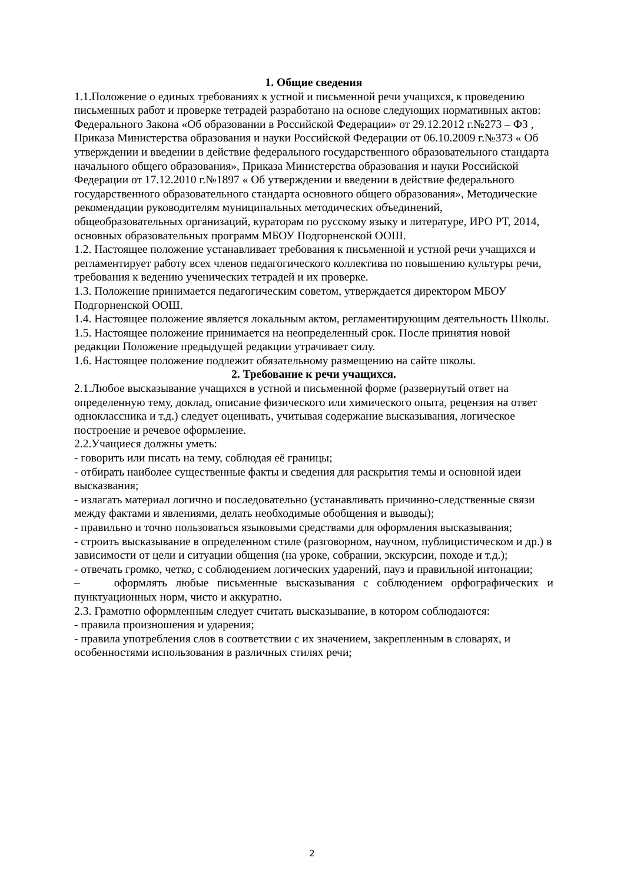1. Общие сведения
1.1.Положение о единых требованиях к устной и письменной речи учащихся, к проведению письменных работ и проверке тетрадей разработано на основе следующих нормативных актов: Федерального Закона «Об образовании в Российской Федерации» от 29.12.2012 г.№273 – ФЗ , Приказа Министерства образования и науки Российской Федерации от 06.10.2009 г.№373 « Об утверждении и введении в действие федерального государственного образовательного стандарта начального общего образования», Приказа Министерства образования и науки Российской Федерации от 17.12.2010 г.№1897 « Об утверждении и введении в действие федерального государственного образовательного стандарта основного общего образования», Методические рекомендации руководителям муниципальных методических объединений, общеобразовательных организаций, кураторам по русскому языку и литературе, ИРО РТ, 2014, основных образовательных программ МБОУ Подгорненской ООШ.
1.2. Настоящее положение устанавливает требования к письменной и устной речи учащихся и регламентирует работу всех членов педагогического коллектива по повышению культуры речи, требования к ведению ученических тетрадей и их проверке.
1.3. Положение принимается педагогическим советом, утверждается директором МБОУ Подгорненской ООШ.
1.4. Настоящее положение является локальным актом, регламентирующим деятельность Школы.
1.5. Настоящее положение принимается на неопределенный срок. После принятия новой редакции Положение предыдущей редакции утрачивает силу.
1.6. Настоящее положение подлежит обязательному размещению на сайте школы.
2. Требование к речи учащихся.
2.1.Любое высказывание учащихся в устной и письменной форме (развернутый ответ на определенную тему, доклад, описание физического или химического опыта, рецензия на ответ одноклассника и т.д.) следует оценивать, учитывая содержание высказывания, логическое построение и речевое оформление.
2.2.Учащиеся должны уметь:
- говорить или писать на тему, соблюдая её границы;
- отбирать наиболее существенные факты и сведения для раскрытия темы и основной идеи высказвания;
- излагать материал логично и последовательно (устанавливать причинно-следственные связи между фактами и явлениями, делать необходимые обобщения и выводы);
- правильно и точно пользоваться языковыми средствами для оформления высказывания;
- строить высказывание в определенном стиле (разговорном, научном, публицистическом и др.) в зависимости от цели и ситуации общения (на уроке, собрании, экскурсии, походе и т.д.);
- отвечать громко, четко, с соблюдением логических ударений, пауз и правильной интонации;
– оформлять любые письменные высказывания с соблюдением орфографических и пунктуационных норм, чисто и аккуратно.
2.3. Грамотно оформленным следует считать высказывание, в котором соблюдаются:
- правила произношения и ударения;
- правила употребления слов в соответствии с их значением, закрепленным в словарях, и особенностями использования в различных стилях речи;
2